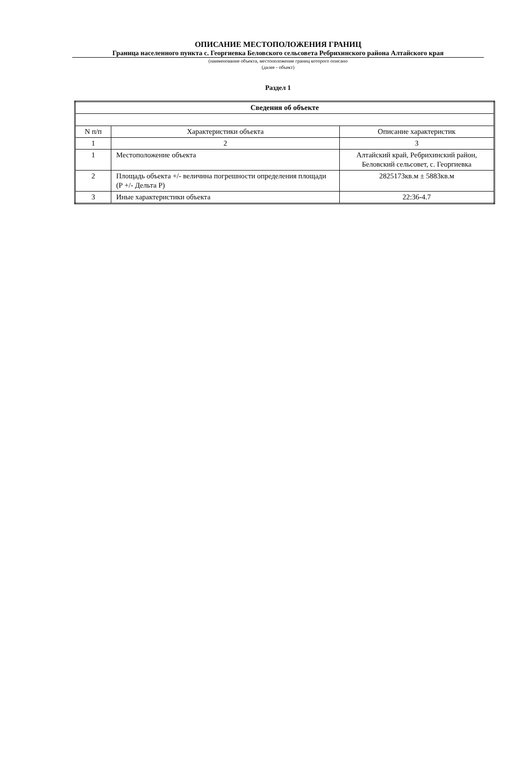ОПИСАНИЕ МЕСТОПОЛОЖЕНИЯ ГРАНИЦ
Граница населенного пункта с. Георгиевка Беловского сельсовета Ребрихинского района Алтайского края
(наименование объекта, местоположение границ которого описано
(далее - объект)
Раздел 1
| Сведения об объекте | | |
| --- | --- | --- |
| N п/п | Характеристики объекта | Описание характеристик |
| 1 | 2 | 3 |
| 1 | Местоположение объекта | Алтайский край, Ребрихинский район, Беловский сельсовет, с. Георгиевка |
| 2 | Площадь объекта +/- величина погрешности определения площади (Р +/- Дельта Р) | 2825173кв.м ± 5883кв.м |
| 3 | Иные характеристики объекта | 22:36-4.7 |